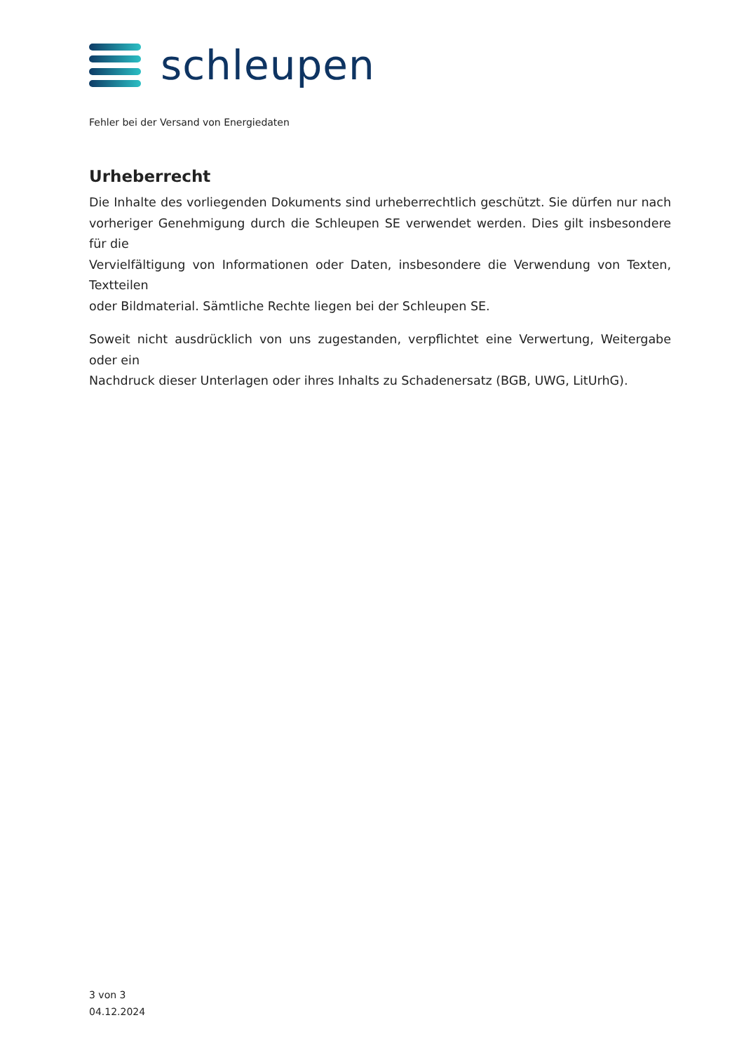schleupen
Fehler bei der Versand von Energiedaten
Urheberrecht
Die Inhalte des vorliegenden Dokuments sind urheberrechtlich geschützt. Sie dürfen nur nach vorheriger Genehmigung durch die Schleupen SE verwendet werden. Dies gilt insbesondere für die
Vervielfältigung von Informationen oder Daten, insbesondere die Verwendung von Texten, Textteilen
oder Bildmaterial. Sämtliche Rechte liegen bei der Schleupen SE.
Soweit nicht ausdrücklich von uns zugestanden, verpflichtet eine Verwertung, Weitergabe oder ein
Nachdruck dieser Unterlagen oder ihres Inhalts zu Schadenersatz (BGB, UWG, LitUrhG).
3 von 3
04.12.2024